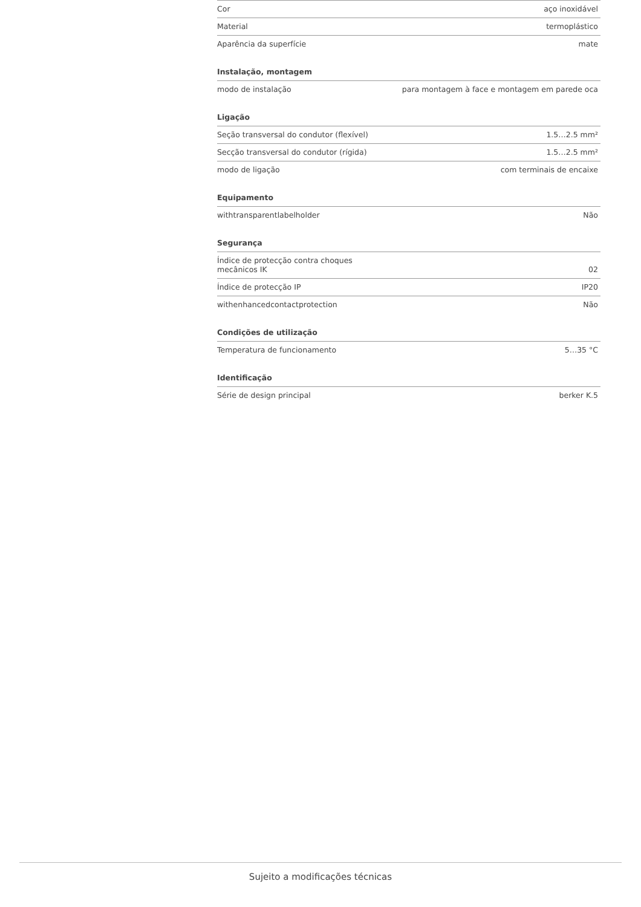| Cor | aço inoxidável |
| Material | termoplástico |
| Aparência da superfície | mate |
Instalação, montagem
| modo de instalação | para montagem à face e montagem em parede oca |
Ligação
| Seção transversal do condutor (flexível) | 1.5…2.5 mm² |
| Secção transversal do condutor (rígida) | 1.5…2.5 mm² |
| modo de ligação | com terminais de encaixe |
Equipamento
| withtransparentlabelholder | Não |
Segurança
| Índice de protecção contra choques mecânicos IK | 02 |
| Índice de protecção IP | IP20 |
| withenhancedcontactprotection | Não |
Condições de utilização
| Temperatura de funcionamento | 5…35 °C |
Identificação
| Série de design principal | berker K.5 |
Sujeito a modificações técnicas